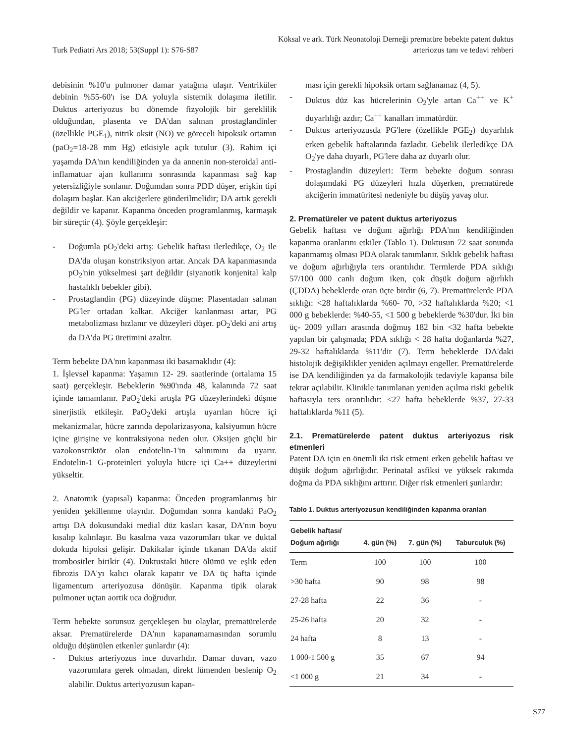Turk Pediatri Ars 2018; 53(Suppl 1): S76-S87
Köksal ve ark. Türk Neonatoloji Derneği prematüre bebekte patent duktus
arteriozus tanı ve tedavi rehberi
debisinin %10'u pulmoner damar yatağına ulaşır. Ventriküler debinin %55-60'ı ise DA yoluyla sistemik dolaşıma iletilir. Duktus arteriyozus bu dönemde fizyolojik bir gereklilik olduğundan, plasenta ve DA'dan salınan prostaglandinler (özellikle PGE<sub>1</sub>), nitrik oksit (NO) ve göreceli hipoksik ortamın (paO<sub>2</sub>=18-28 mm Hg) etkisiyle açık tutulur (3). Rahim içi yaşamda DA'nın kendiliğinden ya da annenin non-steroidal anti-inflamatuar ajan kullanımı sonrasında kapanması sağ kap yetersizliğiyle sonlanır. Doğumdan sonra PDD düşer, erişkin tipi dolaşım başlar. Kan akciğerlere gönderilmelidir; DA artık gerekli değildir ve kapanır. Kapanma önceden programlanmış, karmaşık bir süreçtir (4). Şöyle gerçekleşir:
- Doğumla pO<sub>2</sub>'deki artış: Gebelik haftası ilerledikçe, O<sub>2</sub> ile DA'da oluşan konstriksiyon artar. Ancak DA kapanmasında pO<sub>2</sub>'nin yükselmesi şart değildir (siyanotik konjenital kalp hastalıklı bebekler gibi).
- Prostaglandin (PG) düzeyinde düşme: Plasentadan salınan PG'ler ortadan kalkar. Akciğer kanlanması artar, PG metabolizması hızlanır ve düzeyleri düşer. pO<sub>2</sub>'deki ani artış da DA'da PG üretimini azaltır.
Term bebekte DA'nın kapanması iki basamaklıdır (4):
1. İşlevsel kapanma: Yaşamın 12- 29. saatlerinde (ortalama 15 saat) gerçekleşir. Bebeklerin %90'ında 48, kalanında 72 saat içinde tamamlanır. PaO<sub>2</sub>'deki artışla PG düzeylerindeki düşme sinerjistik etkileşir. PaO<sub>2</sub>'deki artışla uyarılan hücre içi mekanizmalar, hücre zarında depolarizasyona, kalsiyumun hücre içine girişine ve kontraksiyona neden olur. Oksijen güçlü bir vazokonstriktör olan endotelin-1'in salınımını da uyarır. Endotelin-1 G-proteinleri yoluyla hücre içi Ca++ düzeylerini yükseltir.
2. Anatomik (yapısal) kapanma: Önceden programlanmış bir yeniden şekillenme olayıdır. Doğumdan sonra kandaki PaO<sub>2</sub> artışı DA dokusundaki medial düz kasları kasar, DA'nın boyu kısalıp kalınlaşır. Bu kasılma vaza vazorumları tıkar ve duktal dokuda hipoksi gelişir. Dakikalar içinde tıkanan DA'da aktif trombositler birikir (4). Duktustaki hücre ölümü ve eşlik eden fibrozis DA'yı kalıcı olarak kapatır ve DA üç hafta içinde ligamentum arteriyozusa dönüşür. Kapanma tipik olarak pulmoner uçtan aortik uca doğrudur.
Term bebekte sorunsuz gerçekleşen bu olaylar, prematürelerde aksar. Prematürelerde DA'nın kapanamamasından sorumlu olduğu düşünülen etkenler şunlardır (4):
- Duktus arteriyozus ince duvarlıdır. Damar duvarı, vazo vazorumlara gerek olmadan, direkt lümenden beslenip O<sub>2</sub> alabilir. Duktus arteriyozusun kapan-
ması için gerekli hipoksik ortam sağlanamaz (4, 5).
- Duktus düz kas hücrelerinin O<sub>2</sub>'yle artan Ca<sup>++</sup> ve K<sup>+</sup> duyarlılığı azdır; Ca<sup>++</sup> kanalları immatürdür.
- Duktus arteriyozusda PG'lere (özellikle PGE<sub>2</sub>) duyarlılık erken gebelik haftalarında fazladır. Gebelik ilerledikçe DA O<sub>2</sub>'ye daha duyarlı, PG'lere daha az duyarlı olur.
- Prostaglandin düzeyleri: Term bebekte doğum sonrası dolaşımdaki PG düzeyleri hızla düşerken, prematürede akciğerin immatüritesi nedeniyle bu düşüş yavaş olur.
2. Prematüreler ve patent duktus arteriyozus
Gebelik haftası ve doğum ağırlığı PDA'nın kendiliğinden kapanma oranlarını etkiler (Tablo 1). Duktusun 72 saat sonunda kapanmamış olması PDA olarak tanımlanır. Sıklık gebelik haftası ve doğum ağırlığıyla ters orantılıdır. Termlerde PDA sıklığı 57/100 000 canlı doğum iken, çok düşük doğum ağırlıklı (ÇDDA) bebeklerde oran üçte birdir (6, 7). Prematürelerde PDA sıklığı: <28 haftalıklarda %60- 70, >32 haftalıklarda %20; <1 000 g bebeklerde: %40-55, <1 500 g bebeklerde %30'dur. İki bin üç- 2009 yılları arasında doğmuş 182 bin <32 hafta bebekte yapılan bir çalışmada; PDA sıklığı < 28 hafta doğanlarda %27, 29-32 haftalıklarda %11'dir (7). Term bebeklerde DA'daki histolojik değişiklikler yeniden açılmayı engeller. Prematürelerde ise DA kendiliğinden ya da farmakolojik tedaviyle kapansa bile tekrar açılabilir. Klinikle tanımlanan yeniden açılma riski gebelik haftasıyla ters orantılıdır: <27 hafta bebeklerde %37, 27-33 haftalıklarda %11 (5).
2.1. Prematürelerde patent duktus arteriyozus risk etmenleri
Patent DA için en önemli iki risk etmeni erken gebelik haftası ve düşük doğum ağırlığıdır. Perinatal asfiksi ve yüksek rakımda doğma da PDA sıklığını arttırır. Diğer risk etmenleri şunlardır:
Tablo 1. Duktus arteriyozusun kendiliğinden kapanma oranları
| Gebelik haftası/ Doğum ağırlığı | 4. gün (%) | 7. gün (%) | Taburculuk (%) |
| --- | --- | --- | --- |
| Term | 100 | 100 | 100 |
| >30 hafta | 90 | 98 | 98 |
| 27-28 hafta | 22 | 36 | - |
| 25-26 hafta | 20 | 32 | - |
| 24 hafta | 8 | 13 | - |
| 1 000-1 500 g | 35 | 67 | 94 |
| <1 000 g | 21 | 34 | - |
S77